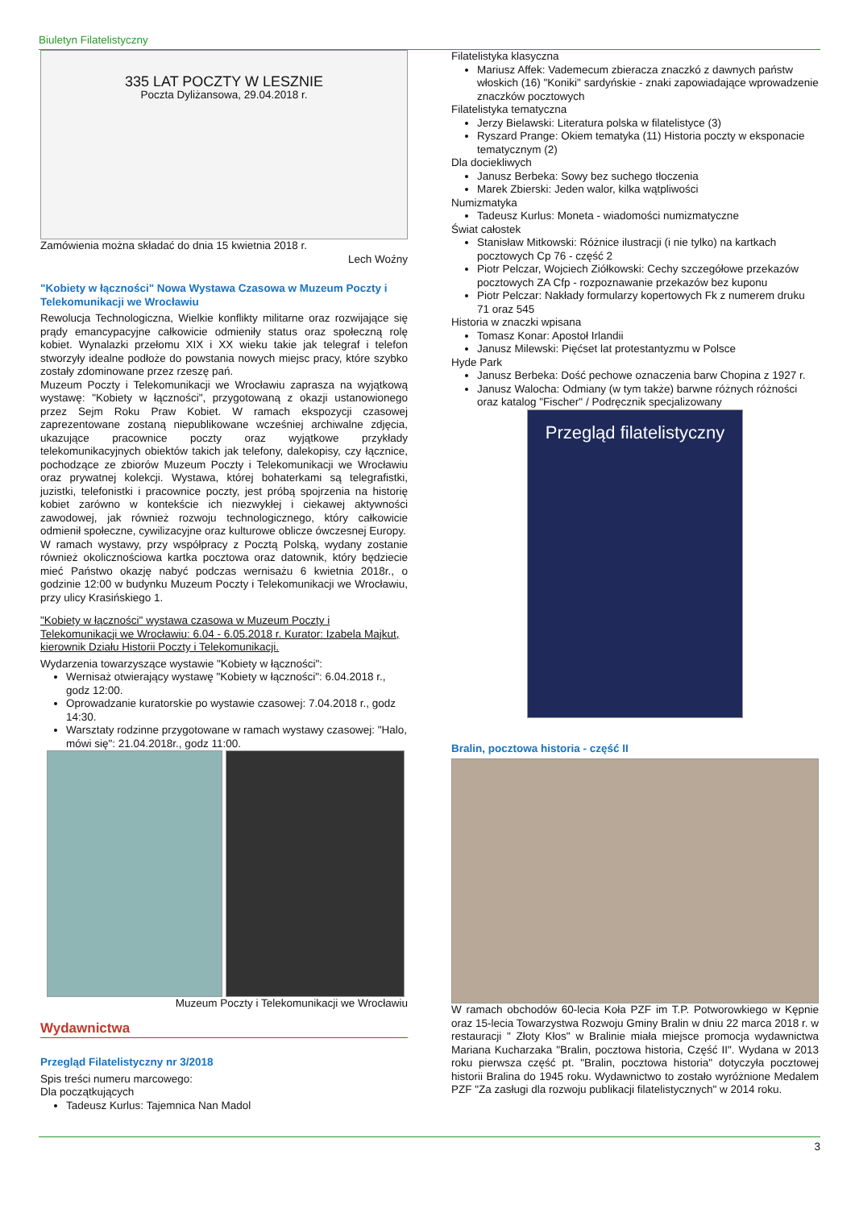Biuletyn Filatelistyczny
335 LAT POCZTY W LESZNIE
Poczta Dyliżansowa, 29.04.2018 r.
Zamówienia można składać do dnia 15 kwietnia 2018 r.
Lech Woźny
"Kobiety w łączności" Nowa Wystawa Czasowa w Muzeum Poczty i Telekomunikacji we Wrocławiu
Rewolucja Technologiczna, Wielkie konflikty militarne oraz rozwijające się prądy emancypacyjne całkowicie odmieniły status oraz społeczną rolę kobiet. Wynalazki przełomu XIX i XX wieku takie jak telegraf i telefon stworzyły idealne podłoże do powstania nowych miejsc pracy, które szybko zostały zdominowane przez rzeszę pań.
Muzeum Poczty i Telekomunikacji we Wrocławiu zaprasza na wyjątkową wystawę: "Kobiety w łączności", przygotowaną z okazji ustanowionego przez Sejm Roku Praw Kobiet. W ramach ekspozycji czasowej zaprezentowane zostaną niepublikowane wcześniej archiwalne zdjęcia, ukazujące pracownice poczty oraz wyjątkowe przykłady telekomunikacyjnych obiektów takich jak telefony, dalekopisy, czy łącznice, pochodzące ze zbiorów Muzeum Poczty i Telekomunikacji we Wrocławiu oraz prywatnej kolekcji. Wystawa, której bohaterkami są telegrafistki, juzistki, telefonistki i pracownice poczty, jest próbą spojrzenia na historię kobiet zarówno w kontekście ich niezwykłej i ciekawej aktywności zawodowej, jak również rozwoju technologicznego, który całkowicie odmienił społeczne, cywilizacyjne oraz kulturowe oblicze ówczesnej Europy.
W ramach wystawy, przy współpracy z Pocztą Polską, wydany zostanie również okolicznościowa kartka pocztowa oraz datownik, który będziecie mieć Państwo okazję nabyć podczas wernisażu 6 kwietnia 2018r., o godzinie 12:00 w budynku Muzeum Poczty i Telekomunikacji we Wrocławiu, przy ulicy Krasińskiego 1.
"Kobiety w łączności" wystawa czasowa w Muzeum Poczty i Telekomunikacji we Wrocławiu: 6.04 - 6.05.2018 r. Kurator: Izabela Majkut, kierownik Działu Historii Poczty i Telekomunikacji.
Wydarzenia towarzyszące wystawie "Kobiety w łączności":
Wernisaż otwierający wystawę "Kobiety w łączności": 6.04.2018 r., godz 12:00.
Oprowadzanie kuratorskie po wystawie czasowej: 7.04.2018 r., godz 14:30.
Warsztaty rodzinne przygotowane w ramach wystawy czasowej: "Halo, mówi się": 21.04.2018r., godz 11:00.
Muzeum Poczty i Telekomunikacji we Wrocławiu
Wydawnictwa
Przegląd Filatelistyczny nr 3/2018
Spis treści numeru marcowego:
Dla początkujących
Tadeusz Kurlus: Tajemnica Nan Madol
Filatelistyka klasyczna
Mariusz Affek: Vademecum zbieracza znaczkó z dawnych państw włoskich (16) "Koniki" sardyńskie - znaki zapowiadające wprowadzenie znaczków pocztowych
Filatelistyka tematyczna
Jerzy Bielawski: Literatura polska w filatelistyce (3)
Ryszard Prange: Okiem tematyka (11) Historia poczty w eksponacie tematycznym (2)
Dla dociekliwych
Janusz Berbeka: Sowy bez suchego tłoczenia
Marek Zbierski: Jeden walor, kilka wątpliwości
Numizmatyka
Tadeusz Kurlus: Moneta - wiadomości numizmatyczne
Świat całostek
Stanisław Mitkowski: Różnice ilustracji (i nie tylko) na kartkach pocztowych Cp 76 - część 2
Piotr Pelczar, Wojciech Ziółkowski: Cechy szczegółowe przekazów pocztowych ZA Cfp - rozpoznawanie przekazów bez kuponu
Piotr Pelczar: Nakłady formularzy kopertowych Fk z numerem druku 71 oraz 545
Historia w znaczki wpisana
Tomasz Konar: Apostoł Irlandii
Janusz Milewski: Pięćset lat protestantyzmu w Polsce
Hyde Park
Janusz Berbeka: Dość pechowe oznaczenia barw Chopina z 1927 r.
Janusz Walocha: Odmiany (w tym także) barwne różnych różności oraz katalog "Fischer" / Podręcznik specjalizowany
Przegląd filatelistyczny
Bralin, pocztowa historia - część II
W ramach obchodów 60-lecia Koła PZF im T.P. Potworowkiego w Kępnie oraz 15-lecia Towarzystwa Rozwoju Gminy Bralin w dniu 22 marca 2018 r. w restauracji " Złoty Kłos" w Bralinie miała miejsce promocja wydawnictwa Mariana Kucharzaka "Bralin, pocztowa historia, Część II". Wydana w 2013 roku pierwsza część pt. "Bralin, pocztowa historia" dotyczyła pocztowej historii Bralina do 1945 roku. Wydawnictwo to zostało wyróżnione Medalem PZF "Za zasługi dla rozwoju publikacji filatelistycznych" w 2014 roku.
3